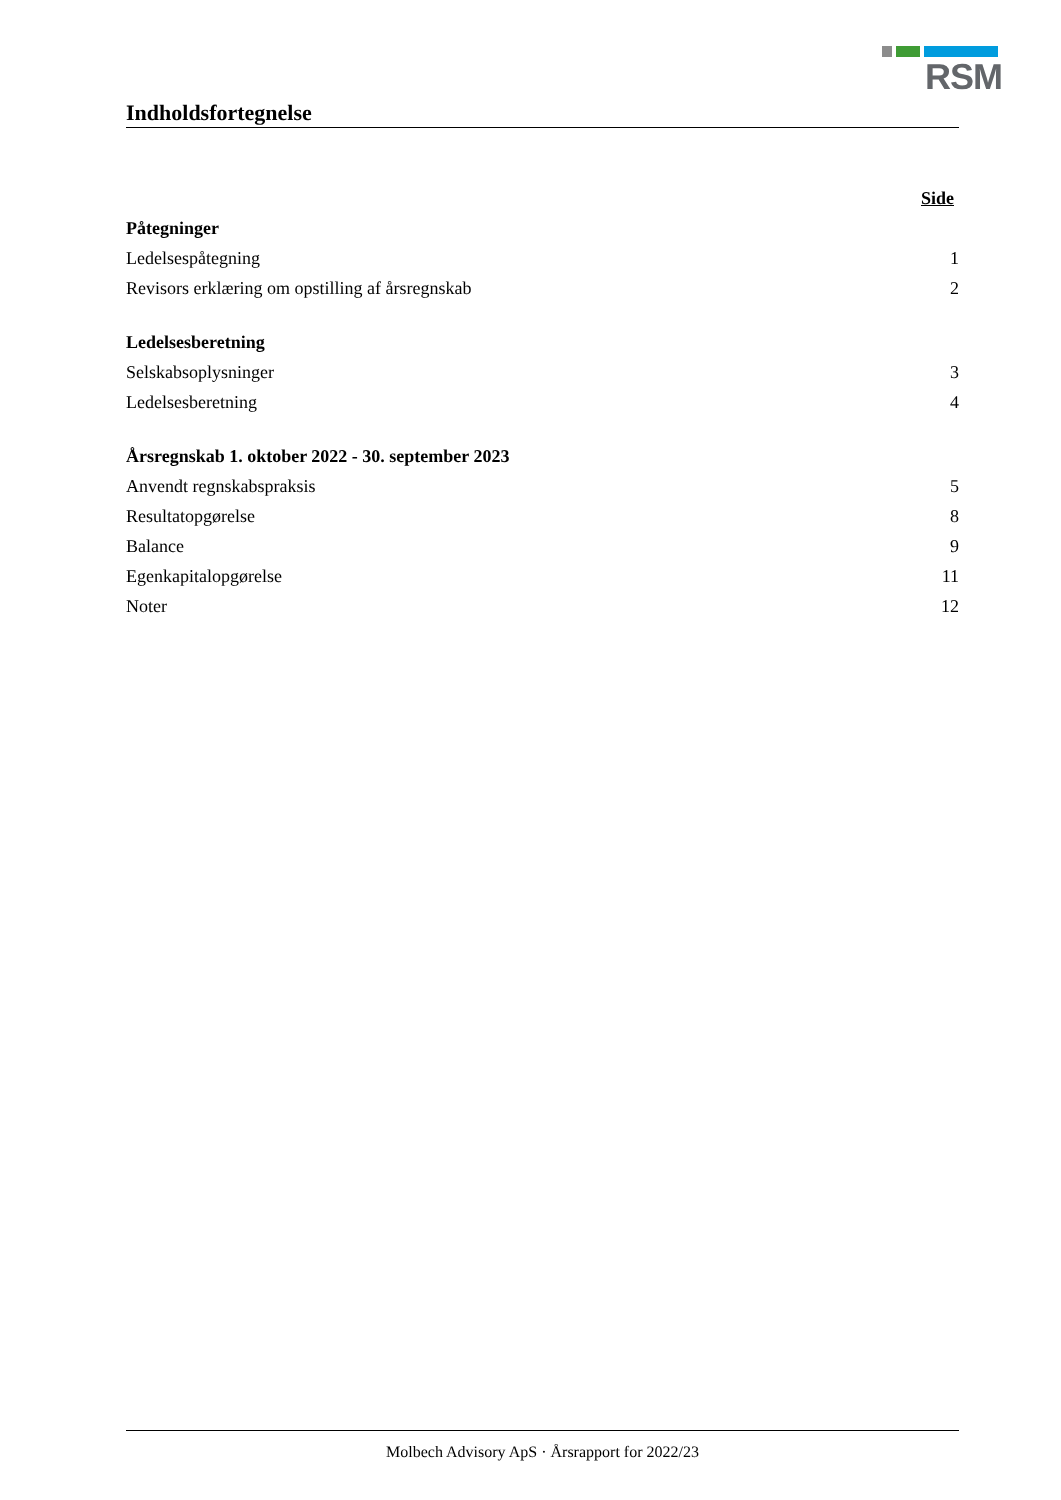RSM
Indholdsfortegnelse
| | Side |
| --- | --- |
| Påtegninger | |
| Ledelsespåtegning | 1 |
| Revisors erklæring om opstilling af årsregnskab | 2 |
| Ledelsesberetning | |
| Selskabsoplysninger | 3 |
| Ledelsesberetning | 4 |
| Årsregnskab 1. oktober 2022 - 30. september 2023 | |
| Anvendt regnskabspraksis | 5 |
| Resultatopgørelse | 8 |
| Balance | 9 |
| Egenkapitalopgørelse | 11 |
| Noter | 12 |
Molbech Advisory ApS · Årsrapport for 2022/23